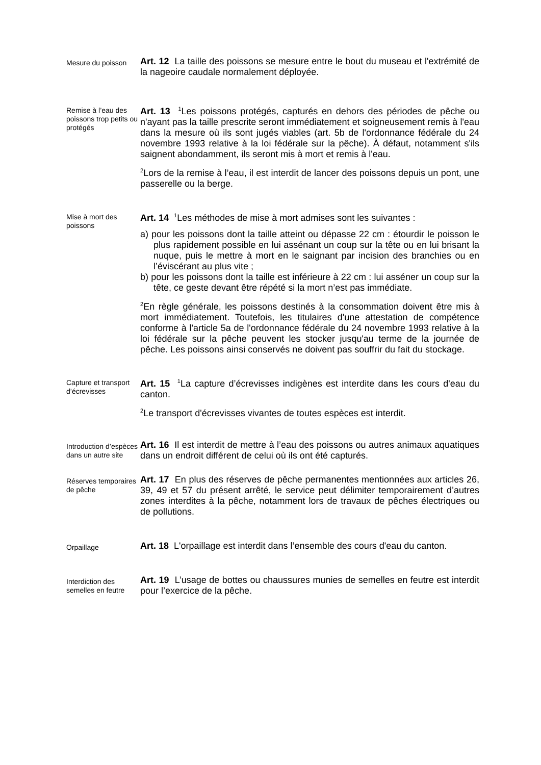Mesure du poisson
Art. 12 La taille des poissons se mesure entre le bout du museau et l'extrémité de la nageoire caudale normalement déployée.
Remise à l’eau des poissons trop petits ou protégés
Art. 13 <sup>1</sup>Les poissons protégés, capturés en dehors des périodes de pêche ou n'ayant pas la taille prescrite seront immédiatement et soigneusement remis à l'eau dans la mesure où ils sont jugés viables (art. 5b de l'ordonnance fédérale du 24 novembre 1993 relative à la loi fédérale sur la pêche). À défaut, notamment s'ils saignent abondamment, ils seront mis à mort et remis à l'eau.
<sup>2</sup> Lors de la remise à l’eau, il est interdit de lancer des poissons depuis un pont, une passerelle ou la berge.
Mise à mort des poissons
Art. 14 <sup>1</sup>Les méthodes de mise à mort admises sont les suivantes :
a) pour les poissons dont la taille atteint ou dépasse 22 cm : étourdir le poisson le plus rapidement possible en lui assénant un coup sur la tête ou en lui brisant la nuque, puis le mettre à mort en le saignant par incision des branchies ou en l’éviscérant au plus vite ;
b) pour les poissons dont la taille est inférieure à 22 cm : lui asséner un coup sur la tête, ce geste devant être répété si la mort n’est pas immédiate.
<sup>2</sup> En règle générale, les poissons destinés à la consommation doivent être mis à mort immédiatement. Toutefois, les titulaires d'une attestation de compétence conforme à l'article 5a de l'ordonnance fédérale du 24 novembre 1993 relative à la loi fédérale sur la pêche peuvent les stocker jusqu'au terme de la journée de pêche. Les poissons ainsi conservés ne doivent pas souffrir du fait du stockage.
Capture et transport d’écrevisses
Art. 15 <sup>1</sup>La capture d’écrevisses indigènes est interdite dans les cours d'eau du canton.
<sup>2</sup> Le transport d'écrevisses vivantes de toutes espèces est interdit.
Introduction d’espèces dans un autre site
Art. 16 Il est interdit de mettre à l’eau des poissons ou autres animaux aquatiques dans un endroit différent de celui où ils ont été capturés.
Réserves temporaires de pêche
Art. 17 En plus des réserves de pêche permanentes mentionnées aux articles 26, 39, 49 et 57 du présent arrêté, le service peut délimiter temporairement d’autres zones interdites à la pêche, notamment lors de travaux de pêches électriques ou de pollutions.
Orpaillage
Art. 18 L'orpaillage est interdit dans l’ensemble des cours d'eau du canton.
Interdiction des semelles en feutre
Art. 19 L’usage de bottes ou chaussures munies de semelles en feutre est interdit pour l’exercice de la pêche.